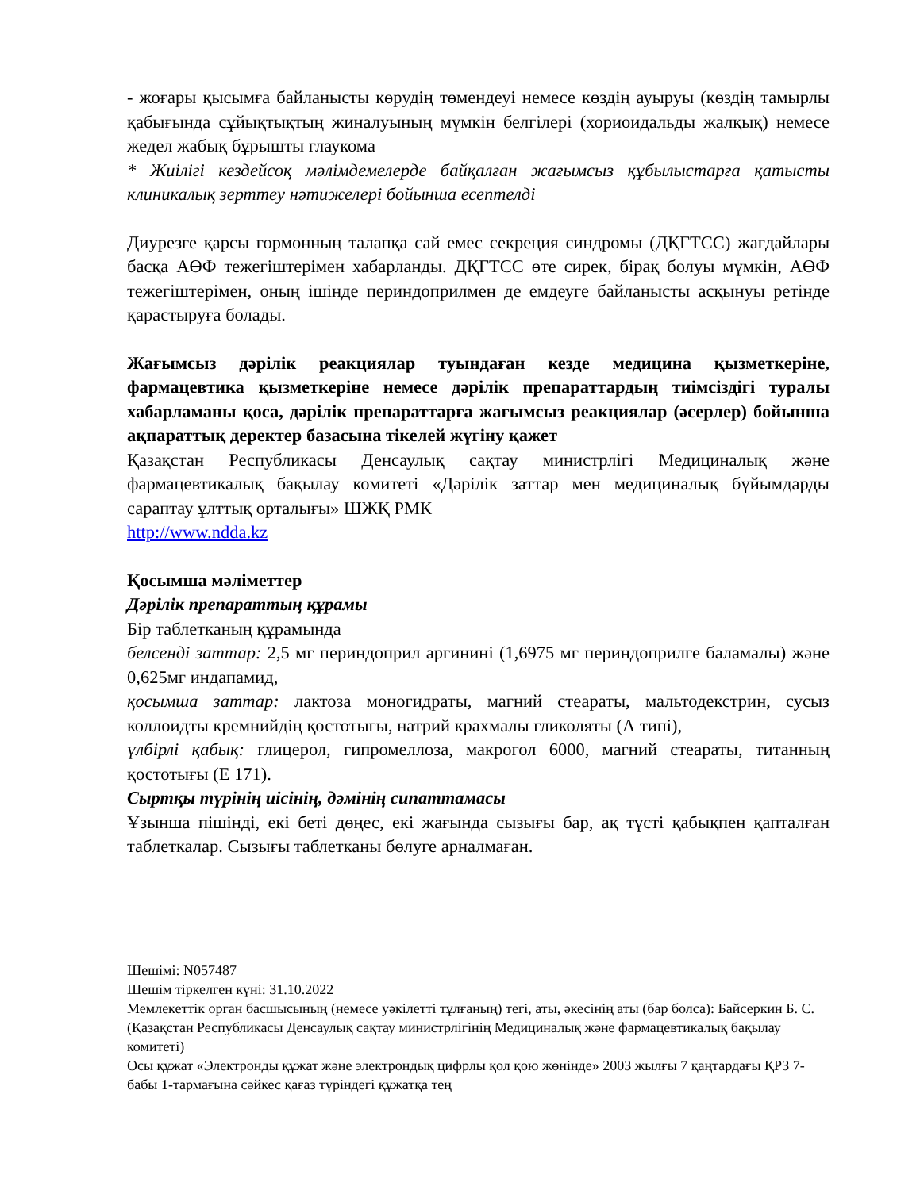- жоғары қысымға байланысты көрудің төмендеуі немесе көздің ауыруы (көздің тамырлы қабығында сұйықтықтың жиналуының мүмкін белгілері (хориоидальды жалқық) немесе жедел жабық бұрышты глаукома
* Жиілігі кездейсоқ мәлімдемелерде байқалған жағымсыз құбылыстарға қатысты клиникалық зерттеу нәтижелері бойынша есептелді
Диурезге қарсы гормонның талапқа сай емес секреция синдромы (ДҚГТСС) жағдайлары басқа АӨФ тежегіштерімен хабарланды. ДҚГТСС өте сирек, бірақ болуы мүмкін, АӨФ тежегіштерімен, оның ішінде периндоприлмен де емдеуге байланысты асқынуы ретінде қарастыруға болады.
Жағымсыз дәрілік реакциялар туындаған кезде медицина қызметкеріне, фармацевтика қызметкеріне немесе дәрілік препараттардың тиімсіздігі туралы хабарламаны қоса, дәрілік препараттарға жағымсыз реакциялар (әсерлер) бойынша ақпараттық деректер базасына тікелей жүгіну қажет
Қазақстан Республикасы Денсаулық сақтау министрлігі Медициналық және фармацевтикалық бақылау комитеті «Дәрілік заттар мен медициналық бұйымдарды сараптау ұлттық орталығы» ШЖҚ РМК
http://www.ndda.kz
Қосымша мәліметтер
Дәрілік препараттың құрамы
Бір таблетканың құрамында
белсенді заттар: 2,5 мг периндоприл аргинині (1,6975 мг периндоприлге баламалы) және 0,625мг индапамид,
қосымша заттар: лактоза моногидраты, магний стеараты, мальтодекстрин, сусыз коллоидты кремнийдің қостотығы, натрий крахмалы гликоляты (А типі),
үлбірлі қабық: глицерол, гипромеллоза, макрогол 6000, магний стеараты, титанның қостотығы (Е 171).
Сыртқы түрінің иісінің, дәмінің сипаттамасы
Ұзынша пішінді, екі беті дөңес, екі жағында сызығы бар, ақ түсті қабықпен қапталған таблеткалар. Сызығы таблетканы бөлуге арналмаған.
Шешімі: N057487
Шешім тіркелген күні: 31.10.2022
Мемлекеттік орган басшысының (немесе уәкілетті тұлғаның) тегі, аты, әкесінің аты (бар болса): Байсеркин Б. С.
(Қазақстан Республикасы Денсаулық сақтау министрлігінің Медициналық және фармацевтикалық бақылау комитеті)
Осы құжат «Электронды құжат және электрондық цифрлы қол қою жөнінде» 2003 жылғы 7 қаңтардағы ҚРЗ 7-бабы 1-тармағына сәйкес қағаз түріндегі құжатқа тең